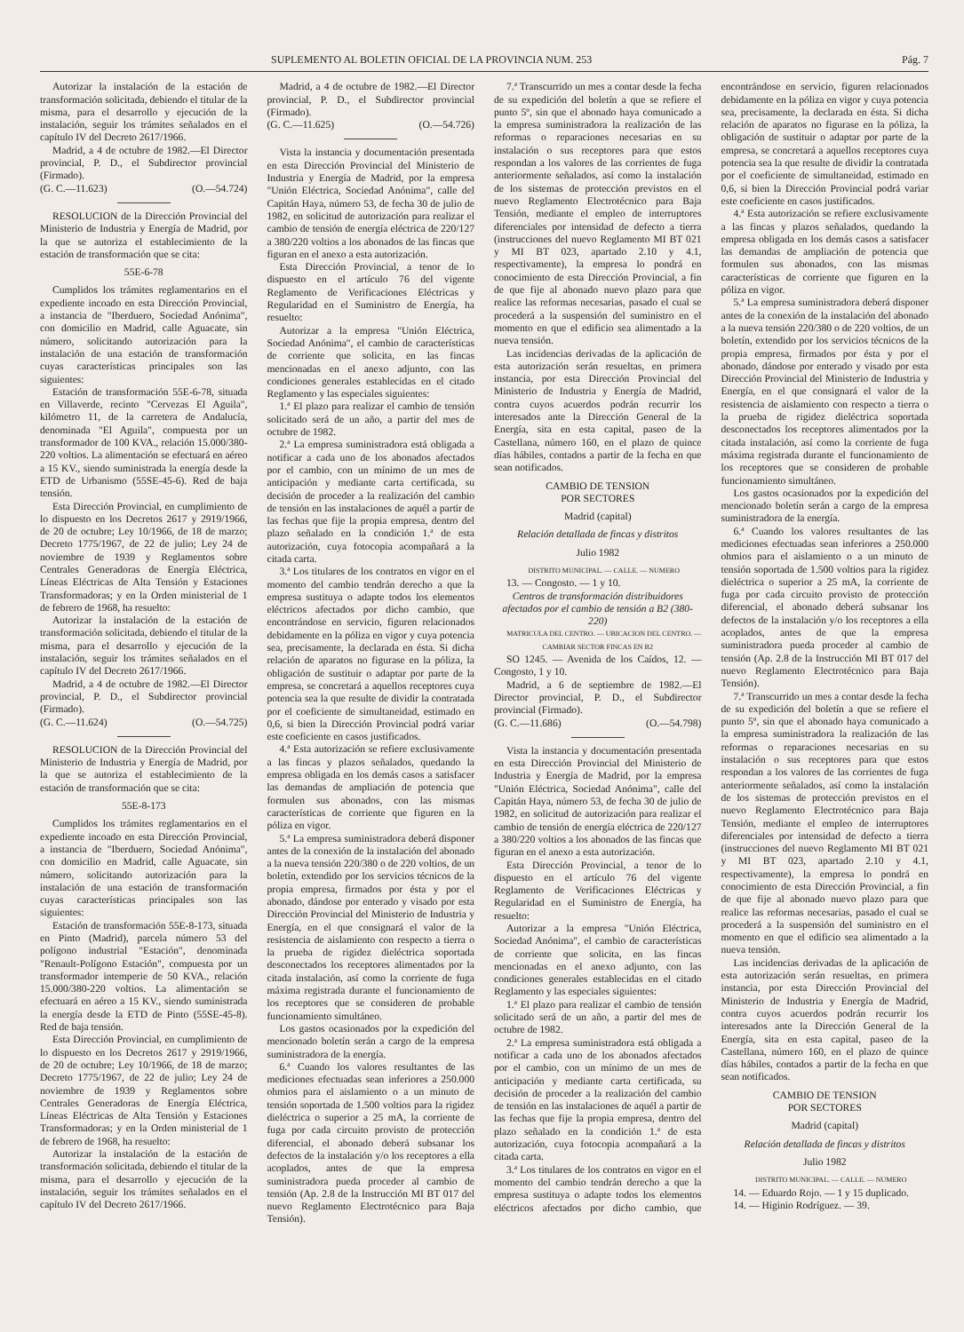SUPLEMENTO AL BOLETIN OFICIAL DE LA PROVINCIA NUM. 253 Pág. 7
Autorizar la instalación de la estación de transformación solicitada, debiendo el titular de la misma, para el desarrollo y ejecución de la instalación, seguir los trámites señalados en el capítulo IV del Decreto 2617/1966.
Madrid, a 4 de octubre de 1982.—El Director provincial, P. D., el Subdirector provincial (Firmado).
(G. C.—11.623) (O.—54.724)
RESOLUCION de la Dirección Provincial del Ministerio de Industria y Energía de Madrid, por la que se autoriza el establecimiento de la estación de transformación que se cita:
55E-6-78
Cumplidos los trámites reglamentarios en el expediente incoado en esta Dirección Provincial, a instancia de "Iberduero, Sociedad Anónima", con domicilio en Madrid, calle Aguacate, sin número, solicitando autorización para la instalación de una estación de transformación cuyas características principales son las siguientes:
Estación de transformación 55E-6-78, situada en Villaverde, recinto "Cervezas El Aguila", kilómetro 11, de la carretera de Andalucía, denominada "El Aguila", compuesta por un transformador de 100 KVA., relación 15.000/380-220 voltios. La alimentación se efectuará en aéreo a 15 KV., siendo suministrada la energía desde la ETD de Urbanismo (55SE-45-6). Red de baja tensión.
Esta Dirección Provincial, en cumplimiento de lo dispuesto en los Decretos 2617 y 2919/1966, de 20 de octubre; Ley 10/1966, de 18 de marzo; Decreto 1775/1967, de 22 de julio; Ley 24 de noviembre de 1939 y Reglamentos sobre Centrales Generadoras de Energía Eléctrica, Líneas Eléctricas de Alta Tensión y Estaciones Transformadoras; y en la Orden ministerial de 1 de febrero de 1968, ha resuelto:
Autorizar la instalación de la estación de transformación solicitada, debiendo el titular de la misma, para el desarrollo y ejecución de la instalación, seguir los trámites señalados en el capítulo IV del Decreto 2617/1966.
Madrid, a 4 de octubre de 1982.—El Director provincial, P. D., el Subdirector provincial (Firmado).
(G. C.—11.624) (O.—54.725)
RESOLUCION de la Dirección Provincial del Ministerio de Industria y Energía de Madrid, por la que se autoriza el establecimiento de la estación de transformación que se cita:
55E-8-173
Cumplidos los trámites reglamentarios en el expediente incoado en esta Dirección Provincial, a instancia de "Iberduero, Sociedad Anónima", con domicilio en Madrid, calle Aguacate, sin número, solicitando autorización para la instalación de una estación de transformación cuyas características principales son las siguientes:
Estación de transformación 55E-8-173, situada en Pinto (Madrid), parcela número 53 del polígono industrial "Estación", denominada "Renault-Polígono Estación", compuesta por un transformador intemperie de 50 KVA., relación 15.000/380-220 voltios. La alimentación se efectuará en aéreo a 15 KV., siendo suministrada la energía desde la ETD de Pinto (55SE-45-8). Red de baja tensión.
Esta Dirección Provincial, en cumplimiento de lo dispuesto en los Decretos 2617 y 2919/1966, de 20 de octubre; Ley 10/1966, de 18 de marzo; Decreto 1775/1967, de 22 de julio; Ley 24 de noviembre de 1939 y Reglamentos sobre Centrales Generadoras de Energía Eléctrica, Líneas Eléctricas de Alta Tensión y Estaciones Transformadoras; y en la Orden ministerial de 1 de febrero de 1968, ha resuelto:
Autorizar la instalación de la estación de transformación solicitada, debiendo el titular de la misma, para el desarrollo y ejecución de la instalación, seguir los trámites señalados en el capítulo IV del Decreto 2617/1966.
Madrid, a 4 de octubre de 1982.—El Director provincial, P. D., el Subdirector provincial (Firmado).
(G. C.—11.625) (O.—54.726)
Vista la instancia y documentación presentada en esta Dirección Provincial del Ministerio de Industria y Energía de Madrid, por la empresa "Unión Eléctrica, Sociedad Anónima", calle del Capitán Haya, número 53, de fecha 30 de julio de 1982, en solicitud de autorización para realizar el cambio de tensión de energía eléctrica de 220/127 a 380/220 voltios a los abonados de las fincas que figuran en el anexo a esta autorización.
Esta Dirección Provincial, a tenor de lo dispuesto en el artículo 76 del vigente Reglamento de Verificaciones Eléctricas y Regularidad en el Suministro de Energía, ha resuelto:
Autorizar a la empresa "Unión Eléctrica, Sociedad Anónima", el cambio de características de corriente que solicita, en las fincas mencionadas en el anexo adjunto, con las condiciones generales establecidas en el citado Reglamento y las especiales siguientes:
1.ª El plazo para realizar el cambio de tensión solicitado será de un año, a partir del mes de octubre de 1982.
2.ª La empresa suministradora está obligada a notificar a cada uno de los abonados afectados por el cambio, con un mínimo de un mes de anticipación y mediante carta certificada, su decisión de proceder a la realización del cambio de tensión en las instalaciones de aquél a partir de las fechas que fije la propia empresa, dentro del plazo señalado en la condición 1.ª de esta autorización, cuya fotocopia acompañará a la citada carta.
3.ª Los titulares de los contratos en vigor en el momento del cambio tendrán derecho a que la empresa sustituya o adapte todos los elementos eléctricos afectados por dicho cambio, que encontrándose en servicio, figuren relacionados debidamente en la póliza en vigor y cuya potencia sea, precisamente, la declarada en ésta. Si dicha relación de aparatos no figurase en la póliza, la obligación de sustituir o adaptar por parte de la empresa, se concretará a aquellos receptores cuya potencia sea la que resulte de dividir la contratada por el coeficiente de simultaneidad, estimado en 0,6, si bien la Dirección Provincial podrá variar este coeficiente en casos justificados.
4.ª Esta autorización se refiere exclusivamente a las fincas y plazos señalados, quedando la empresa obligada en los demás casos a satisfacer las demandas de ampliación de potencia que formulen sus abonados, con las mismas características de corriente que figuren en la póliza en vigor.
5.ª La empresa suministradora deberá disponer antes de la conexión de la instalación del abonado a la nueva tensión 220/380 o de 220 voltios, de un boletín, extendido por los servicios técnicos de la propia empresa, firmados por ésta y por el abonado, dándose por enterado y visado por esta Dirección Provincial del Ministerio de Industria y Energía, en el que consignará el valor de la resistencia de aislamiento con respecto a tierra o la prueba de rigidez dieléctrica soportada desconectados los receptores alimentados por la citada instalación, así como la corriente de fuga máxima registrada durante el funcionamiento de los receptores que se consideren de probable funcionamiento simultáneo.
Los gastos ocasionados por la expedición del mencionado boletín serán a cargo de la empresa suministradora de la energía.
6.ª Cuando los valores resultantes de las mediciones efectuadas sean inferiores a 250.000 ohmios para el aislamiento o a un minuto de tensión soportada de 1.500 voltios para la rigidez dieléctrica o superior a 25 mA, la corriente de fuga por cada circuito provisto de protección diferencial, el abonado deberá subsanar los defectos de la instalación y/o los receptores a ella acoplados, antes de que la empresa suministradora pueda proceder al cambio de tensión (Ap. 2.8 de la Instrucción MI BT 017 del nuevo Reglamento Electrotécnico para Baja Tensión).
7.ª Transcurrido un mes a contar desde la fecha de su expedición del boletín a que se refiere el punto 5º, sin que el abonado haya comunicado a la empresa suministradora la realización de las reformas o reparaciones necesarias en su instalación o sus receptores para que estos respondan a los valores de las corrientes de fuga anteriormente señalados, así como la instalación de los sistemas de protección previstos en el nuevo Reglamento Electrotécnico para Baja Tensión, mediante el empleo de interruptores diferenciales por intensidad de defecto a tierra (instrucciones del nuevo Reglamento MI BT 021 y MI BT 023, apartado 2.10 y 4.1, respectivamente), la empresa lo pondrá en conocimiento de esta Dirección Provincial, a fin de que fije al abonado nuevo plazo para que realice las reformas necesarias, pasado el cual se procederá a la suspensión del suministro en el momento en que el edificio sea alimentado a la nueva tensión.
Las incidencias derivadas de la aplicación de esta autorización serán resueltas, en primera instancia, por esta Dirección Provincial del Ministerio de Industria y Energía de Madrid, contra cuyos acuerdos podrán recurrir los interesados ante la Dirección General de la Energía, sita en esta capital, paseo de la Castellana, número 160, en el plazo de quince días hábiles, contados a partir de la fecha en que sean notificados.
CAMBIO DE TENSION
POR SECTORES
Madrid (capital)
Relación detallada de fincas y distritos
Julio 1982
DISTRITO MUNICIPAL. — CALLE. — NUMERO
13. — Congosto. — 1 y 10.
Centros de transformación distribuidores afectados por el cambio de tensión a B2 (380-220)
MATRICULA DEL CENTRO. — UBICACION DEL CENTRO. — CAMBIAR SECTOR FINCAS EN B2
SO 1245. — Avenida de los Caídos, 12. — Congosto, 1 y 10.
Madrid, a 6 de septiembre de 1982.—El Director provincial, P. D., el Subdirector provincial (Firmado).
(G. C.—11.686) (O.—54.798)
Vista la instancia y documentación presentada en esta Dirección Provincial del Ministerio de Industria y Energía de Madrid, por la empresa "Unión Eléctrica, Sociedad Anónima", calle del Capitán Haya, número 53, de fecha 30 de julio de 1982, en solicitud de autorización para realizar el cambio de tensión de energía eléctrica de 220/127 a 380/220 voltios a los abonados de las fincas que figuran en el anexo a esta autorización.
Esta Dirección Provincial, a tenor de lo dispuesto en el artículo 76 del vigente Reglamento de Verificaciones Eléctricas y Regularidad en el Suministro de Energía, ha resuelto:
Autorizar a la empresa "Unión Eléctrica, Sociedad Anónima", el cambio de características de corriente que solicita, en las fincas mencionadas en el anexo adjunto, con las condiciones generales establecidas en el citado Reglamento y las especiales siguientes:
1.ª El plazo para realizar el cambio de tensión solicitado será de un año, a partir del mes de octubre de 1982.
2.ª La empresa suministradora está obligada a notificar a cada uno de los abonados afectados por el cambio, con un mínimo de un mes de anticipación y mediante carta certificada, su decisión de proceder a la realización del cambio de tensión en las instalaciones de aquél a partir de las fechas que fije la propia empresa, dentro del plazo señalado en la condición 1.ª de esta autorización, cuya fotocopia acompañará a la citada carta.
3.ª Los titulares de los contratos en vigor en el momento del cambio tendrán derecho a que la empresa sustituya o adapte todos los elementos eléctricos afectados por dicho cambio, que encontrándose en servicio, figuren relacionados debidamente en la póliza en vigor y cuya potencia sea, precisamente, la declarada en ésta. Si dicha relación de aparatos no figurase en la póliza, la obligación de sustituir o adaptar por parte de la empresa, se concretará a aquellos receptores cuya potencia sea la que resulte de dividir la contratada por el coeficiente de simultaneidad, estimado en 0,6, si bien la Dirección Provincial podrá variar este coeficiente en casos justificados.
4.ª Esta autorización se refiere exclusivamente a las fincas y plazos señalados, quedando la empresa obligada en los demás casos a satisfacer las demandas de ampliación de potencia que formulen sus abonados, con las mismas características de corriente que figuren en la póliza en vigor.
5.ª La empresa suministradora deberá disponer antes de la conexión de la instalación del abonado a la nueva tensión 220/380 o de 220 voltios, de un boletín, extendido por los servicios técnicos de la propia empresa, firmados por ésta y por el abonado, dándose por enterado y visado por esta Dirección Provincial del Ministerio de Industria y Energía, en el que consignará el valor de la resistencia de aislamiento con respecto a tierra o la prueba de rigidez dieléctrica soportada desconectados los receptores alimentados por la citada instalación, así como la corriente de fuga máxima registrada durante el funcionamiento de los receptores que se consideren de probable funcionamiento simultáneo.
Los gastos ocasionados por la expedición del mencionado boletín serán a cargo de la empresa suministradora de la energía.
6.ª Cuando los valores resultantes de las mediciones efectuadas sean inferiores a 250.000 ohmios para el aislamiento o a un minuto de tensión soportada de 1.500 voltios para la rigidez dieléctrica o superior a 25 mA, la corriente de fuga por cada circuito provisto de protección diferencial, el abonado deberá subsanar los defectos de la instalación y/o los receptores a ella acoplados, antes de que la empresa suministradora pueda proceder al cambio de tensión (Ap. 2.8 de la Instrucción MI BT 017 del nuevo Reglamento Electrotécnico para Baja Tensión).
7.ª Transcurrido un mes a contar desde la fecha de su expedición del boletín a que se refiere el punto 5º, sin que el abonado haya comunicado a la empresa suministradora la realización de las reformas o reparaciones necesarias en su instalación o sus receptores para que estos respondan a los valores de las corrientes de fuga anteriormente señalados, así como la instalación de los sistemas de protección previstos en el nuevo Reglamento Electrotécnico para Baja Tensión, mediante el empleo de interruptores diferenciales por intensidad de defecto a tierra (instrucciones del nuevo Reglamento MI BT 021 y MI BT 023, apartado 2.10 y 4.1, respectivamente), la empresa lo pondrá en conocimiento de esta Dirección Provincial, a fin de que fije al abonado nuevo plazo para que realice las reformas necesarias, pasado el cual se procederá a la suspensión del suministro en el momento en que el edificio sea alimentado a la nueva tensión.
Las incidencias derivadas de la aplicación de esta autorización serán resueltas, en primera instancia, por esta Dirección Provincial del Ministerio de Industria y Energía de Madrid, contra cuyos acuerdos podrán recurrir los interesados ante la Dirección General de la Energía, sita en esta capital, paseo de la Castellana, número 160, en el plazo de quince días hábiles, contados a partir de la fecha en que sean notificados.
CAMBIO DE TENSION
POR SECTORES
Madrid (capital)
Relación detallada de fincas y distritos
Julio 1982
DISTRITO MUNICIPAL. — CALLE. — NUMERO
14. — Eduardo Rojo. — 1 y 15 duplicado.
14. — Higinio Rodríguez. — 39.